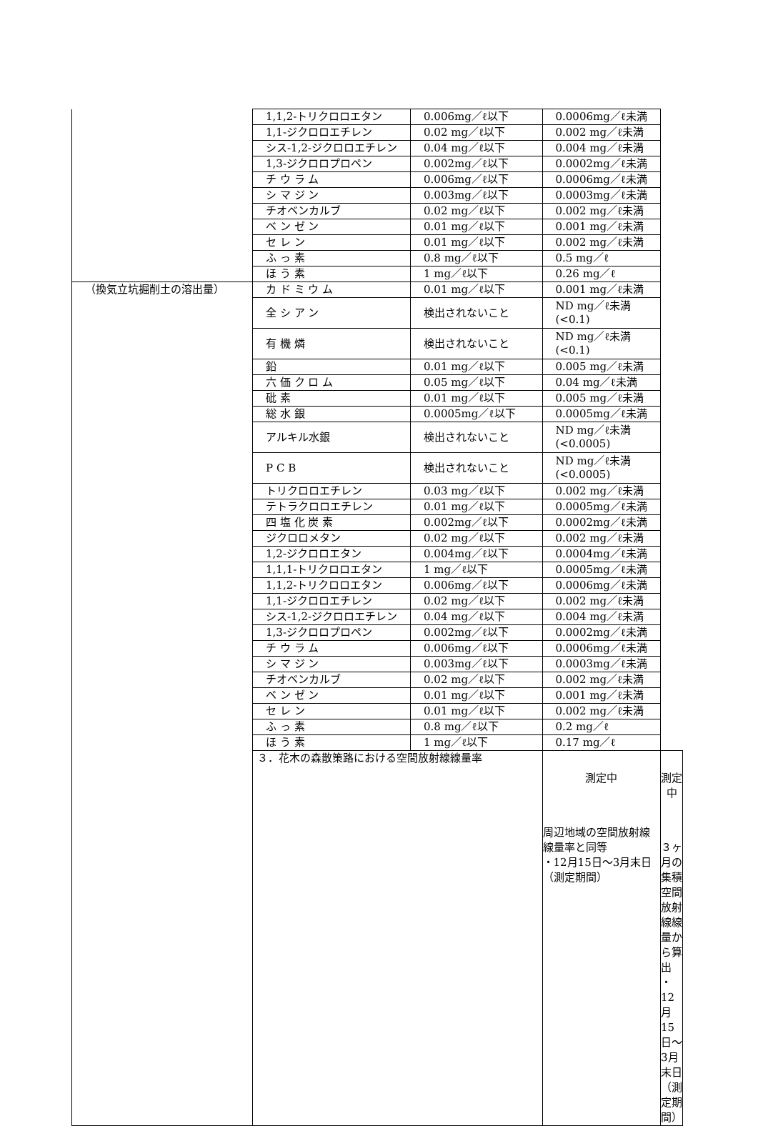| | 1,1,2-トリクロロエタン | 0.006mg／ℓ以下 | 0.0006mg／ℓ未満 | |
| | 1,1-ジクロロエチレン | 0.02 mg／ℓ以下 | 0.002 mg／ℓ未満 | |
| | シス-1,2-ジクロロエチレン | 0.04 mg／ℓ以下 | 0.004 mg／ℓ未満 | |
| | 1,3-ジクロロプロペン | 0.002mg／ℓ以下 | 0.0002mg／ℓ未満 | |
| | チ ウ ラ ム | 0.006mg／ℓ以下 | 0.0006mg／ℓ未満 | |
| | シ マ ジ ン | 0.003mg／ℓ以下 | 0.0003mg／ℓ未満 | |
| | チオベンカルブ | 0.02 mg／ℓ以下 | 0.002 mg／ℓ未満 | |
| | ベ ン ゼ ン | 0.01 mg／ℓ以下 | 0.001 mg／ℓ未満 | |
| | セ レ ン | 0.01 mg／ℓ以下 | 0.002 mg／ℓ未満 | |
| | ふ っ 素 | 0.8 mg／ℓ以下 | 0.5 mg／ℓ | |
| | ほ う 素 | 1 mg／ℓ以下 | 0.26 mg／ℓ | |
| （換気立坑掘削土の溶出量） | カ ド ミ ウ ム | 0.01 mg／ℓ以下 | 0.001 mg／ℓ未満 | |
| | 全 シ ア ン | 検出されないこと | ND mg／ℓ未満 (<0.1) | |
| | 有 機 燐 | 検出されないこと | ND mg／ℓ未満 (<0.1) | |
| | 鉛 | 0.01 mg／ℓ以下 | 0.005 mg／ℓ未満 | |
| | 六 価 ク ロ ム | 0.05 mg／ℓ以下 | 0.04 mg／ℓ未満 | |
| | 砒 素 | 0.01 mg／ℓ以下 | 0.005 mg／ℓ未満 | |
| | 総 水 銀 | 0.0005mg／ℓ以下 | 0.0005mg／ℓ未満 | |
| | アルキル水銀 | 検出されないこと | ND mg／ℓ未満 (<0.0005) | |
| | P C B | 検出されないこと | ND mg／ℓ未満 (<0.0005) | |
| | トリクロロエチレン | 0.03 mg／ℓ以下 | 0.002 mg／ℓ未満 | |
| | テトラクロロエチレン | 0.01 mg／ℓ以下 | 0.0005mg／ℓ未満 | |
| | 四 塩 化 炭 素 | 0.002mg／ℓ以下 | 0.0002mg／ℓ未満 | |
| | ジクロロメタン | 0.02 mg／ℓ以下 | 0.002 mg／ℓ未満 | |
| | 1,2-ジクロロエタン | 0.004mg／ℓ以下 | 0.0004mg／ℓ未満 | |
| | 1,1,1-トリクロロエタン | 1 mg／ℓ以下 | 0.0005mg／ℓ未満 | |
| | 1,1,2-トリクロロエタン | 0.006mg／ℓ以下 | 0.0006mg／ℓ未満 | |
| | 1,1-ジクロロエチレン | 0.02 mg／ℓ以下 | 0.002 mg／ℓ未満 | |
| | シス-1,2-ジクロロエチレン | 0.04 mg／ℓ以下 | 0.004 mg／ℓ未満 | |
| | 1,3-ジクロロプロペン | 0.002mg／ℓ以下 | 0.0002mg／ℓ未満 | |
| | チ ウ ラ ム | 0.006mg／ℓ以下 | 0.0006mg／ℓ未満 | |
| | シ マ ジ ン | 0.003mg／ℓ以下 | 0.0003mg／ℓ未満 | |
| | チオベンカルブ | 0.02 mg／ℓ以下 | 0.002 mg／ℓ未満 | |
| | ベ ン ゼ ン | 0.01 mg／ℓ以下 | 0.001 mg／ℓ未満 | |
| | セ レ ン | 0.01 mg／ℓ以下 | 0.002 mg／ℓ未満 | |
| | ふ っ 素 | 0.8 mg／ℓ以下 | 0.2 mg／ℓ | |
| | ほ う 素 | 1 mg／ℓ以下 | 0.17 mg／ℓ | |
| | ３．花木の森散策路における空間放射線線量率 | | 測定中 周辺地域の空間放射線線量率と同等 ・12月15日～3月末日 （測定期間） | 測定中 ３ヶ月の集積空間放射線線量から算出 ・12月15日～3月末日 （測定期間） |